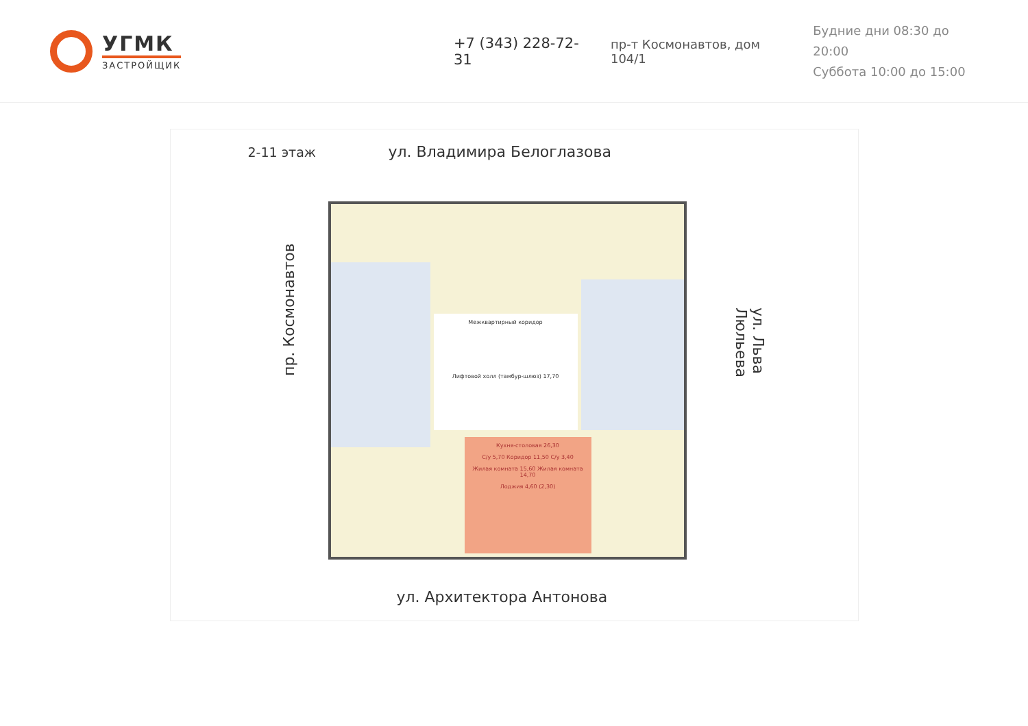УГМК
ЗАСТРОЙЩИК
+7 (343) 228-72-31
пр-т Космонавтов, дом 104/1
Будние дни 08:30 до 20:00
Суббота 10:00 до 15:00
2-11 этаж ул. Владимира Белоглазова
Межквартирный коридор
Лифтовой холл (тамбур-шлюз) 17,70
Кухня-столовая 26,30
С/у 5,70 Коридор 11,50 С/у 3,40
Жилая комната 15,60 Жилая комната 14,70
Лоджия 4,60 (2,30)
пр. Космонавтов
ул. Льва Люльева
ул. Архитектора Антонова